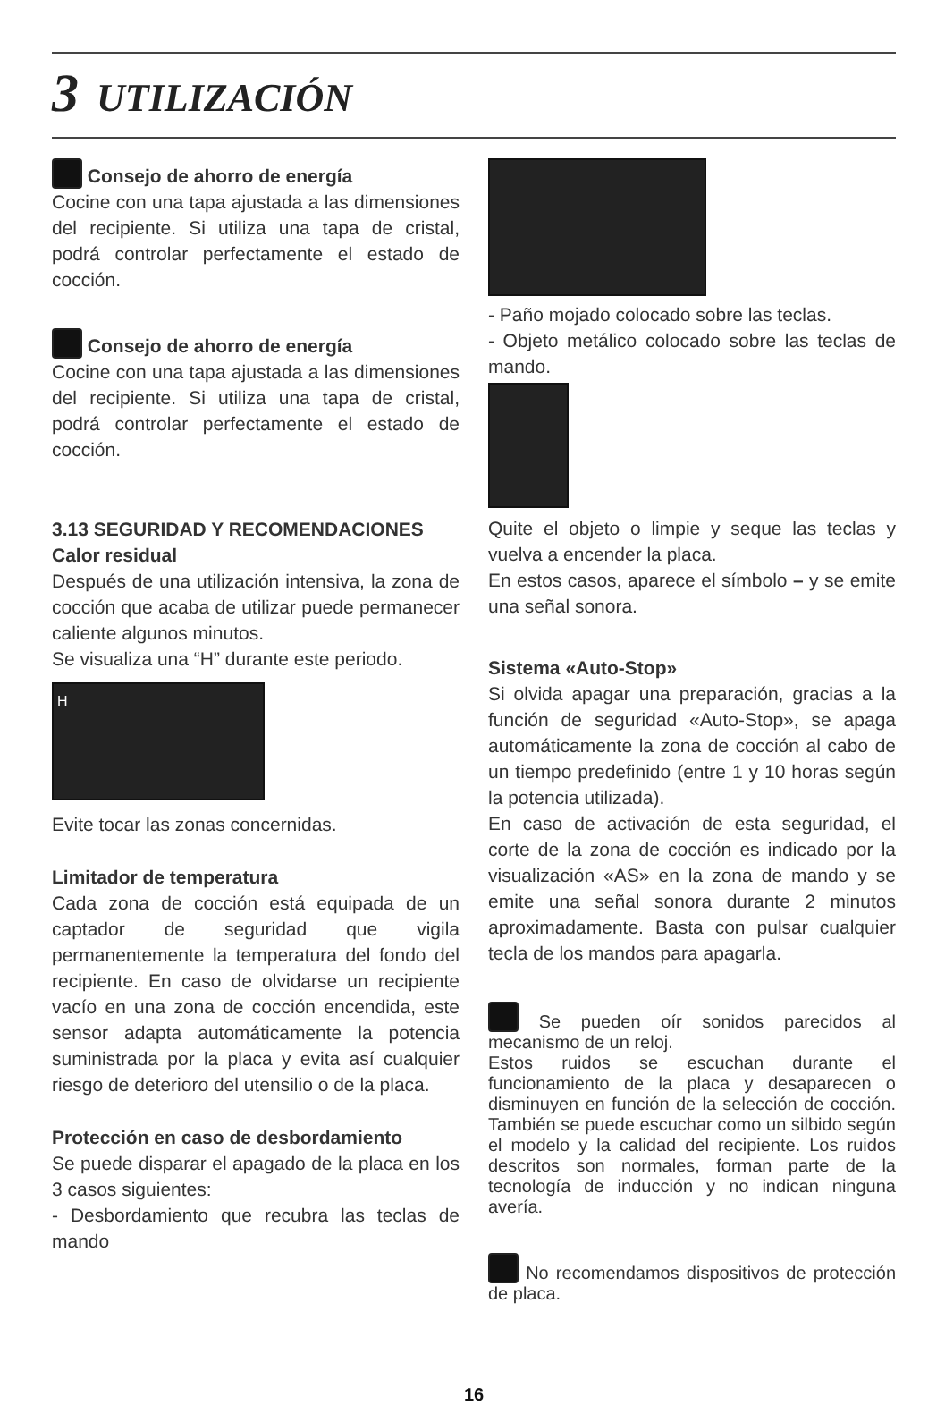3 UTILIZACIÓN
Consejo de ahorro de energía
Cocine con una tapa ajustada a las dimensiones del recipiente. Si utiliza una tapa de cristal, podrá controlar perfectamente el estado de cocción.
Consejo de ahorro de energía
Cocine con una tapa ajustada a las dimensiones del recipiente. Si utiliza una tapa de cristal, podrá controlar perfectamente el estado de cocción.
3.13 SEGURIDAD Y RECOMENDACIONES
Calor residual
Después de una utilización intensiva, la zona de cocción que acaba de utilizar puede permanecer caliente algunos minutos.
Se visualiza una “H” durante este periodo.
H
Evite tocar las zonas concernidas.
Limitador de temperatura
Cada zona de cocción está equipada de un captador de seguridad que vigila permanentemente la temperatura del fondo del recipiente. En caso de olvidarse un recipiente vacío en una zona de cocción encendida, este sensor adapta automáticamente la potencia suministrada por la placa y evita así cualquier riesgo de deterioro del utensilio o de la placa.
Protección en caso de desbordamiento
Se puede disparar el apagado de la placa en los 3 casos siguientes:
- Desbordamiento que recubra las teclas de mando
- Paño mojado colocado sobre las teclas.
- Objeto metálico colocado sobre las teclas de mando.
Quite el objeto o limpie y seque las teclas y vuelva a encender la placa.
En estos casos, aparece el símbolo – y se emite una señal sonora.
Sistema «Auto-Stop»
Si olvida apagar una preparación, gracias a la función de seguridad «Auto-Stop», se apaga automáticamente la zona de cocción al cabo de un tiempo predefinido (entre 1 y 10 horas según la potencia utilizada).
En caso de activación de esta seguridad, el corte de la zona de cocción es indicado por la visualización «AS» en la zona de mando y se emite una señal sonora durante 2 minutos aproximadamente. Basta con pulsar cualquier tecla de los mandos para apagarla.
Se pueden oír sonidos parecidos al mecanismo de un reloj.
Estos ruidos se escuchan durante el funcionamiento de la placa y desaparecen o disminuyen en función de la selección de cocción. También se puede escuchar como un silbido según el modelo y la calidad del recipiente. Los ruidos descritos son normales, forman parte de la tecnología de inducción y no indican ninguna avería.
No recomendamos dispositivos de protección de placa.
16